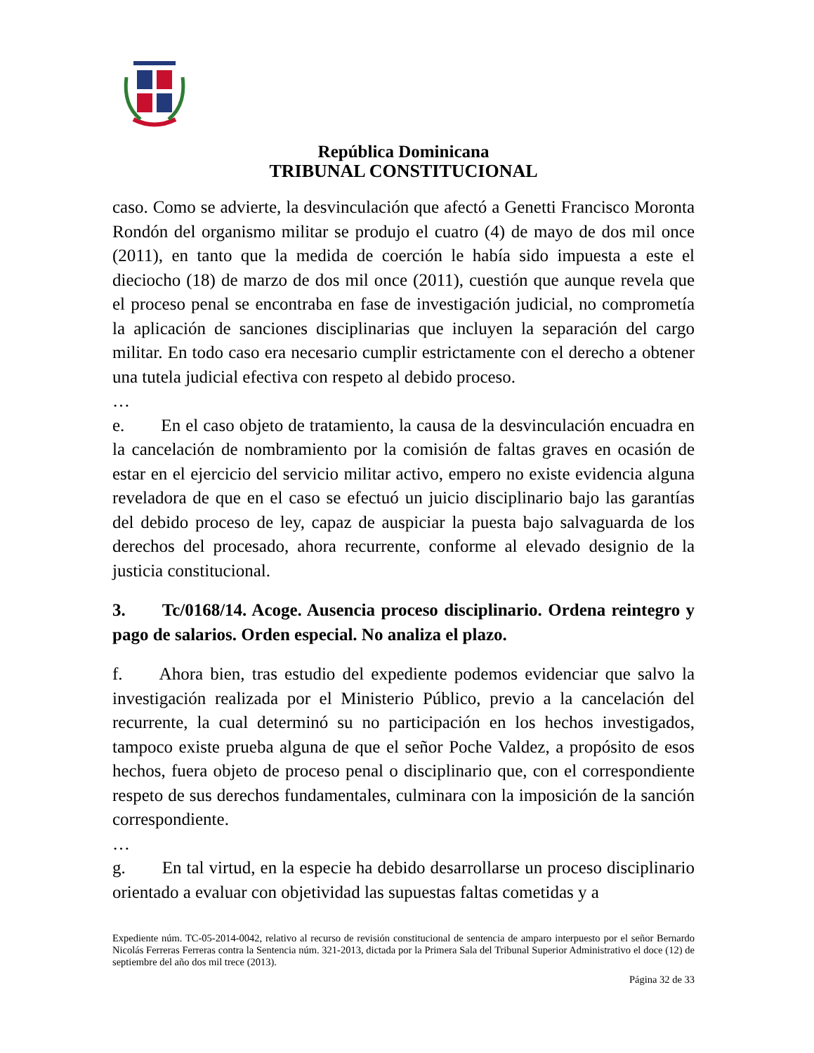República Dominicana
TRIBUNAL CONSTITUCIONAL
caso. Como se advierte, la desvinculación que afectó a Genetti Francisco Moronta Rondón del organismo militar se produjo el cuatro (4) de mayo de dos mil once (2011), en tanto que la medida de coerción le había sido impuesta a este el dieciocho (18) de marzo de dos mil once (2011), cuestión que aunque revela que el proceso penal se encontraba en fase de investigación judicial, no comprometía la aplicación de sanciones disciplinarias que incluyen la separación del cargo militar. En todo caso era necesario cumplir estrictamente con el derecho a obtener una tutela judicial efectiva con respeto al debido proceso.
…
e. En el caso objeto de tratamiento, la causa de la desvinculación encuadra en la cancelación de nombramiento por la comisión de faltas graves en ocasión de estar en el ejercicio del servicio militar activo, empero no existe evidencia alguna reveladora de que en el caso se efectuó un juicio disciplinario bajo las garantías del debido proceso de ley, capaz de auspiciar la puesta bajo salvaguarda de los derechos del procesado, ahora recurrente, conforme al elevado designio de la justicia constitucional.
3. Tc/0168/14. Acoge. Ausencia proceso disciplinario. Ordena reintegro y pago de salarios. Orden especial. No analiza el plazo.
f. Ahora bien, tras estudio del expediente podemos evidenciar que salvo la investigación realizada por el Ministerio Público, previo a la cancelación del recurrente, la cual determinó su no participación en los hechos investigados, tampoco existe prueba alguna de que el señor Poche Valdez, a propósito de esos hechos, fuera objeto de proceso penal o disciplinario que, con el correspondiente respeto de sus derechos fundamentales, culminara con la imposición de la sanción correspondiente.
…
g. En tal virtud, en la especie ha debido desarrollarse un proceso disciplinario orientado a evaluar con objetividad las supuestas faltas cometidas y a
Expediente núm. TC-05-2014-0042, relativo al recurso de revisión constitucional de sentencia de amparo interpuesto por el señor Bernardo Nicolás Ferreras Ferreras contra la Sentencia núm. 321-2013, dictada por la Primera Sala del Tribunal Superior Administrativo el doce (12) de septiembre del año dos mil trece (2013).
Página 32 de 33